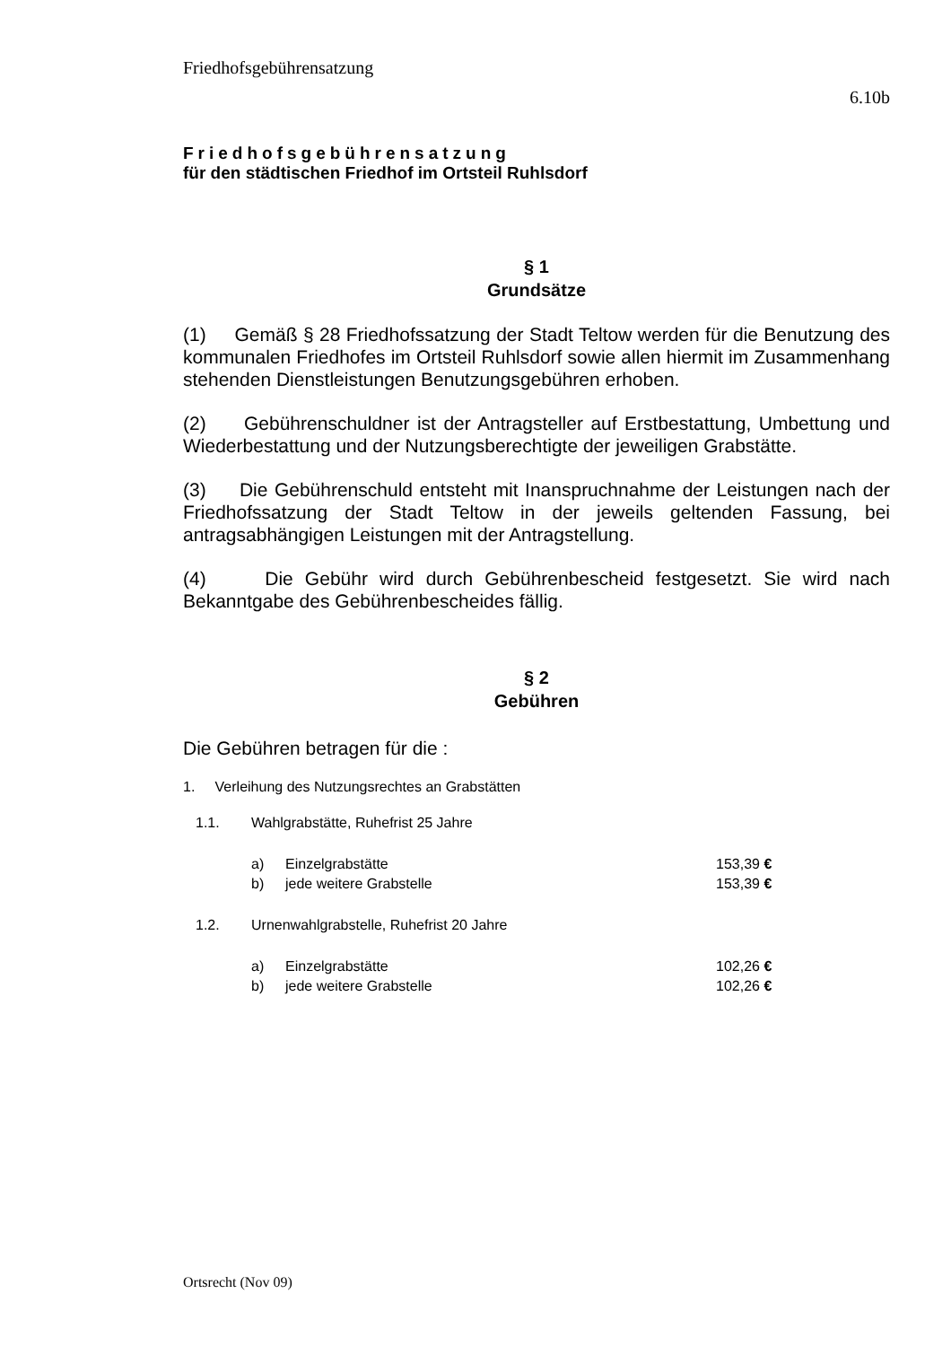Friedhofsgebührensatzung
6.10b
Friedhofsgebührensatzung
für den städtischen Friedhof im Ortsteil Ruhlsdorf
§ 1
Grundsätze
(1) Gemäß § 28 Friedhofssatzung der Stadt Teltow werden für die Benutzung des kommunalen Friedhofes im Ortsteil Ruhlsdorf sowie allen hiermit im Zusammenhang stehenden Dienstleistungen Benutzungsgebühren erhoben.
(2) Gebührenschuldner ist der Antragsteller auf Erstbestattung, Umbettung und Wiederbestattung und der Nutzungsberechtigte der jeweiligen Grabstätte.
(3) Die Gebührenschuld entsteht mit Inanspruchnahme der Leistungen nach der Friedhofssatzung der Stadt Teltow in der jeweils geltenden Fassung, bei antragsabhängigen Leistungen mit der Antragstellung.
(4) Die Gebühr wird durch Gebührenbescheid festgesetzt. Sie wird nach Bekanntgabe des Gebührenbescheides fällig.
§ 2
Gebühren
Die Gebühren betragen für die :
1. Verleihung des Nutzungsrechtes an Grabstätten
| 1.1. | Wahlgrabstätte, Ruhefrist 25 Jahre | | |
| | a) | Einzelgrabstätte | 153,39 € |
| | b) | jede weitere Grabstelle | 153,39 € |
| 1.2. | Urnenwahlgrabstelle, Ruhefrist 20 Jahre | | |
| | a) | Einzelgrabstätte | 102,26 € |
| | b) | jede weitere Grabstelle | 102,26 € |
Ortsrecht (Nov 09)